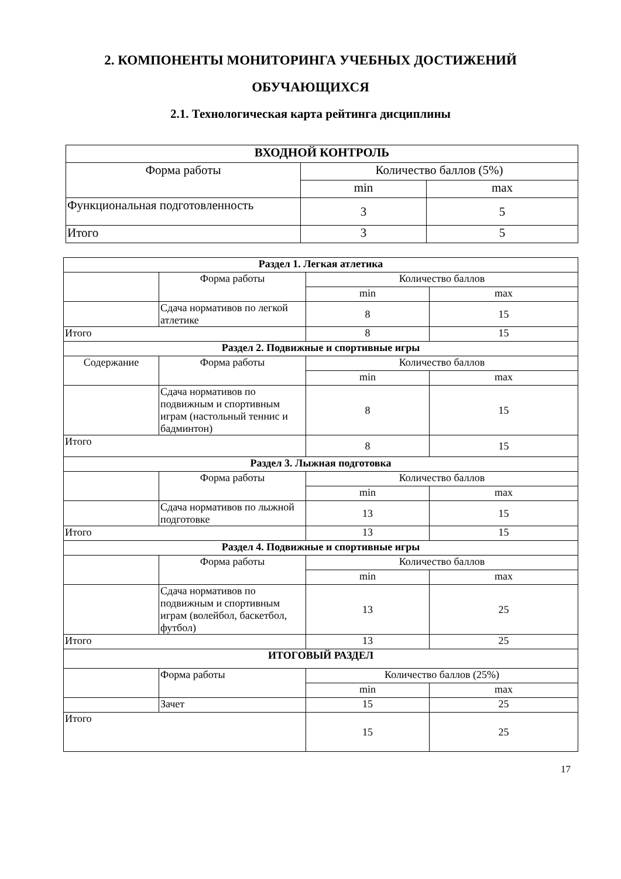2. КОМПОНЕНТЫ МОНИТОРИНГА УЧЕБНЫХ ДОСТИЖЕНИЙ
ОБУЧАЮЩИХСЯ
2.1. Технологическая карта рейтинга дисциплины
| ВХОДНОЙ КОНТРОЛЬ | | |
| --- | --- | --- |
| Форма работы | Количество баллов (5%) | |
| | min | max |
| Функциональная подготовленность | 3 | 5 |
| Итого | 3 | 5 |
| Раздел 1. Легкая атлетика | | | |
| --- | --- | --- | --- |
| | Форма работы | Количество баллов | |
| | | min | max |
| | Сдача нормативов по легкой атлетике | 8 | 15 |
| Итого | | 8 | 15 |
| Раздел 2. Подвижные и спортивные игры | | | |
| Содержание | Форма работы | Количество баллов | |
| | | min | max |
| | Сдача нормативов по подвижным и спортивным играм (настольный теннис и бадминтон) | 8 | 15 |
| Итого | | 8 | 15 |
| Раздел 3. Лыжная подготовка | | | |
| | Форма работы | Количество баллов | |
| | | min | max |
| | Сдача нормативов по лыжной подготовке | 13 | 15 |
| Итого | | 13 | 15 |
| Раздел 4. Подвижные и спортивные игры | | | |
| | Форма работы | Количество баллов | |
| | | min | max |
| | Сдача нормативов по подвижным и спортивным играм (волейбол, баскетбол, футбол) | 13 | 25 |
| Итого | | 13 | 25 |
| ИТОГОВЫЙ РАЗДЕЛ | | | |
| | Форма работы | Количество баллов (25%) | |
| | | min | max |
| | Зачет | 15 | 25 |
| Итого | | 15 | 25 |
17